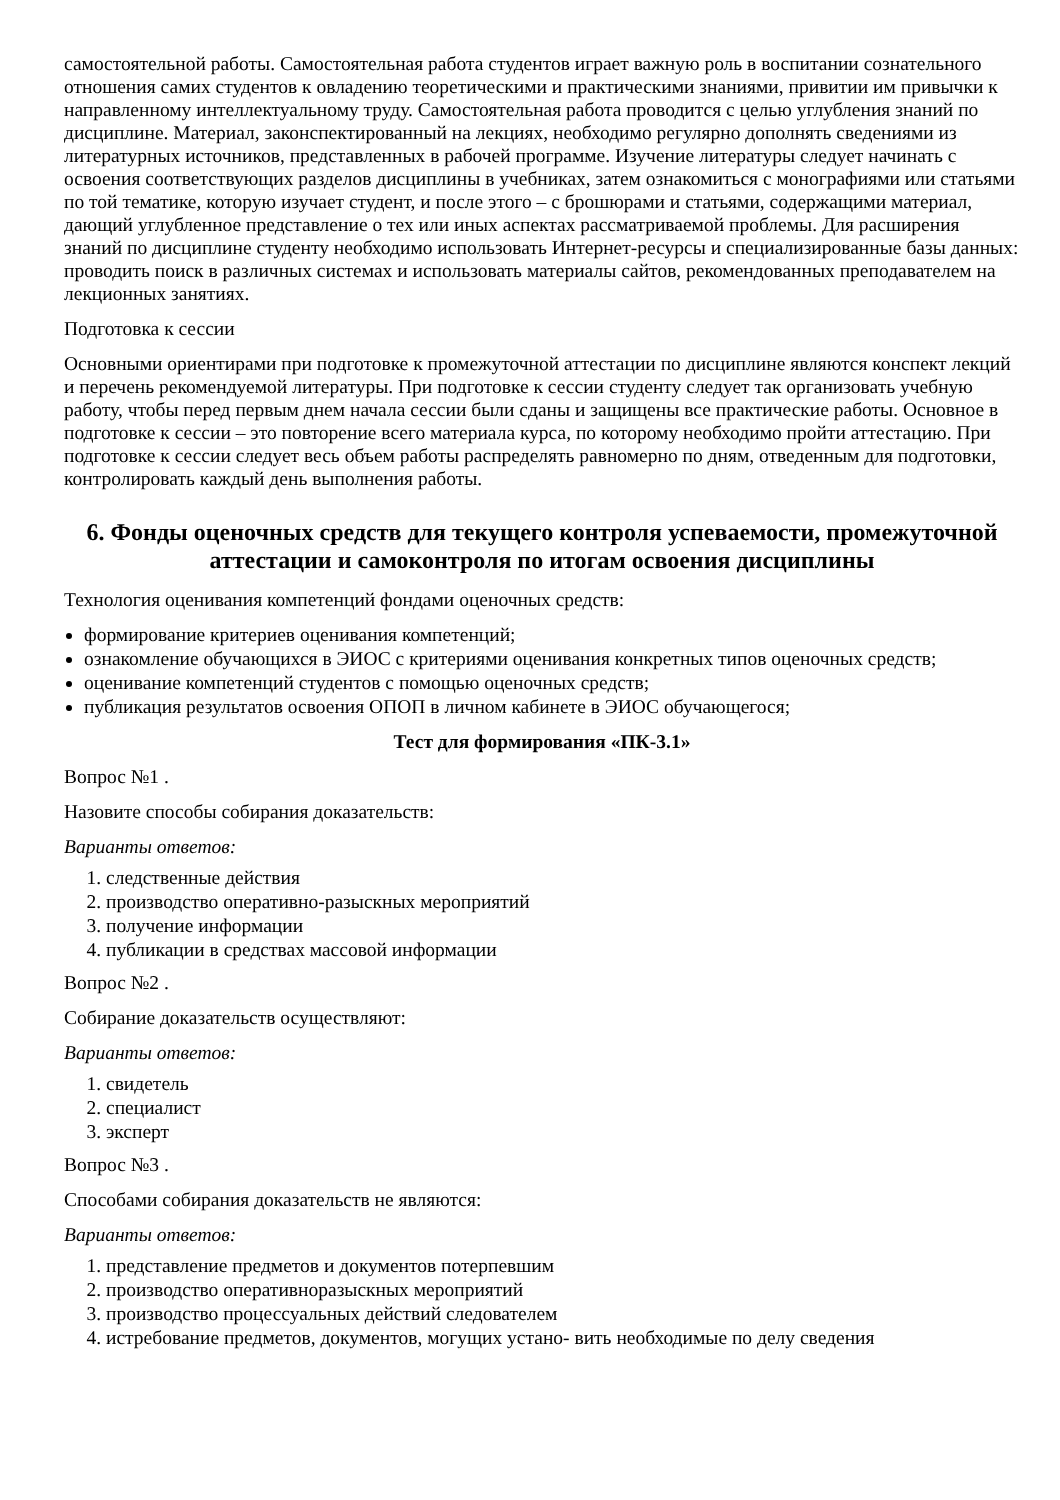самостоятельной работы. Самостоятельная работа студентов играет важную роль в воспитании сознательного отношения самих студентов к овладению теоретическими и практическими знаниями, привитии им привычки к направленному интеллектуальному труду. Самостоятельная работа проводится с целью углубления знаний по дисциплине. Материал, законспектированный на лекциях, необходимо регулярно дополнять сведениями из литературных источников, представленных в рабочей программе. Изучение литературы следует начинать с освоения соответствующих разделов дисциплины в учебниках, затем ознакомиться с монографиями или статьями по той тематике, которую изучает студент, и после этого – с брошюрами и статьями, содержащими материал, дающий углубленное представление о тех или иных аспектах рассматриваемой проблемы. Для расширения знаний по дисциплине студенту необходимо использовать Интернет-ресурсы и специализированные базы данных: проводить поиск в различных системах и использовать материалы сайтов, рекомендованных преподавателем на лекционных занятиях.
Подготовка к сессии
Основными ориентирами при подготовке к промежуточной аттестации по дисциплине являются конспект лекций и перечень рекомендуемой литературы. При подготовке к сессии студенту следует так организовать учебную работу, чтобы перед первым днем начала сессии были сданы и защищены все практические работы. Основное в подготовке к сессии – это повторение всего материала курса, по которому необходимо пройти аттестацию. При подготовке к сессии следует весь объем работы распределять равномерно по дням, отведенным для подготовки, контролировать каждый день выполнения работы.
6. Фонды оценочных средств для текущего контроля успеваемости, промежуточной аттестации и самоконтроля по итогам освоения дисциплины
Технология оценивания компетенций фондами оценочных средств:
формирование критериев оценивания компетенций;
ознакомление обучающихся в ЭИОС с критериями оценивания конкретных типов оценочных средств;
оценивание компетенций студентов с помощью оценочных средств;
публикация результатов освоения ОПОП в личном кабинете в ЭИОС обучающегося;
Тест для формирования «ПК-3.1»
Вопрос №1 .
Назовите способы собирания доказательств:
Варианты ответов:
1. следственные действия
2. производство оперативно-разыскных мероприятий
3. получение информации
4. публикации в средствах массовой информации
Вопрос №2 .
Собирание доказательств осуществляют:
Варианты ответов:
1. свидетель
2. специалист
3. эксперт
Вопрос №3 .
Способами собирания доказательств не являются:
Варианты ответов:
1. представление предметов и документов потерпевшим
2. производство оперативноразыскных мероприятий
3. производство процессуальных действий следователем
4. истребование предметов, документов, могущих устано- вить необходимые по делу сведения